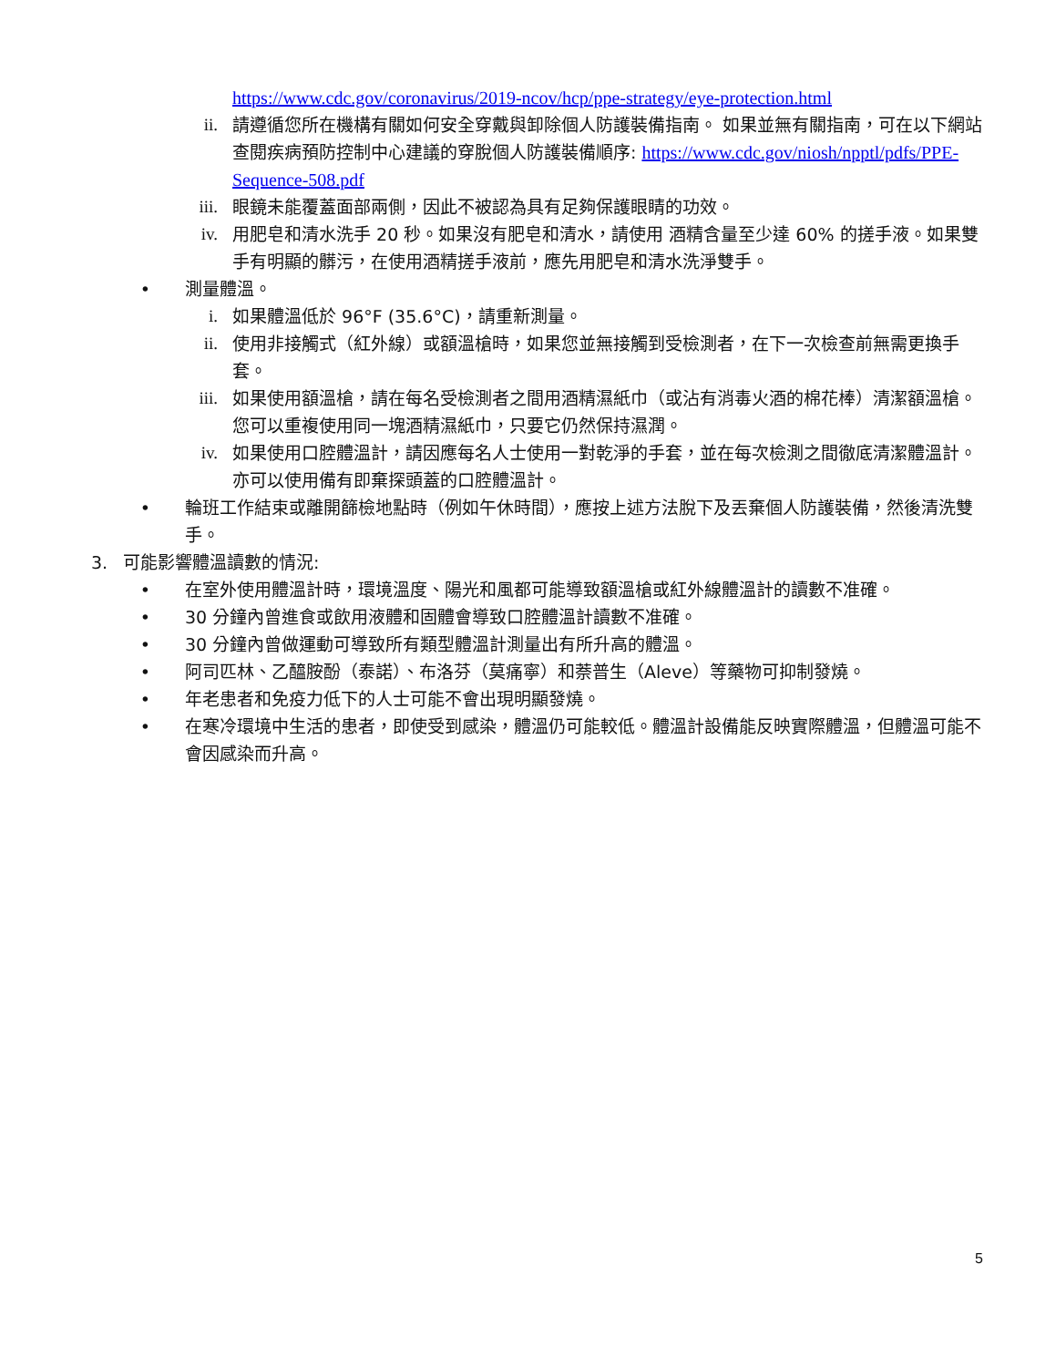https://www.cdc.gov/coronavirus/2019-ncov/hcp/ppe-strategy/eye-protection.html
ii. 請遵循您所在機構有關如何安全穿戴與卸除個人防護裝備指南。 如果並無有關指南，可在以下網站查閱疾病預防控制中心建議的穿脫個人防護裝備順序: https://www.cdc.gov/niosh/npptl/pdfs/PPE-Sequence-508.pdf
iii. 眼鏡未能覆蓋面部兩側，因此不被認為具有足夠保護眼睛的功效。
iv. 用肥皂和清水洗手 20 秒。如果沒有肥皂和清水，請使用 酒精含量至少達 60% 的搓手液。如果雙手有明顯的髒污，在使用酒精搓手液前，應先用肥皂和清水洗淨雙手。
• 測量體溫。
i. 如果體溫低於 96°F (35.6°C)，請重新測量。
ii. 使用非接觸式（紅外線）或額溫槍時，如果您並無接觸到受檢測者，在下一次檢查前無需更換手套。
iii. 如果使用額溫槍，請在每名受檢測者之間用酒精濕紙巾（或沾有消毒火酒的棉花棒）清潔額溫槍。您可以重複使用同一塊酒精濕紙巾，只要它仍然保持濕潤。
iv. 如果使用口腔體溫計，請因應每名人士使用一對乾淨的手套，並在每次檢測之間徹底清潔體溫計。亦可以使用備有即棄探頭蓋的口腔體溫計。
• 輪班工作結束或離開篩檢地點時（例如午休時間），應按上述方法脫下及丟棄個人防護裝備，然後清洗雙手。
3. 可能影響體溫讀數的情況:
• 在室外使用體溫計時，環境溫度、陽光和風都可能導致額溫槍或紅外線體溫計的讀數不准確。
• 30 分鐘內曾進食或飲用液體和固體會導致口腔體溫計讀數不准確。
• 30 分鐘內曾做運動可導致所有類型體溫計測量出有所升高的體溫。
• 阿司匹林、乙醯胺酚（泰諾）、布洛芬（莫痛寧）和萘普生（Aleve）等藥物可抑制發燒。
• 年老患者和免疫力低下的人士可能不會出現明顯發燒。
• 在寒冷環境中生活的患者，即使受到感染，體溫仍可能較低。體溫計設備能反映實際體溫，但體溫可能不會因感染而升高。
5